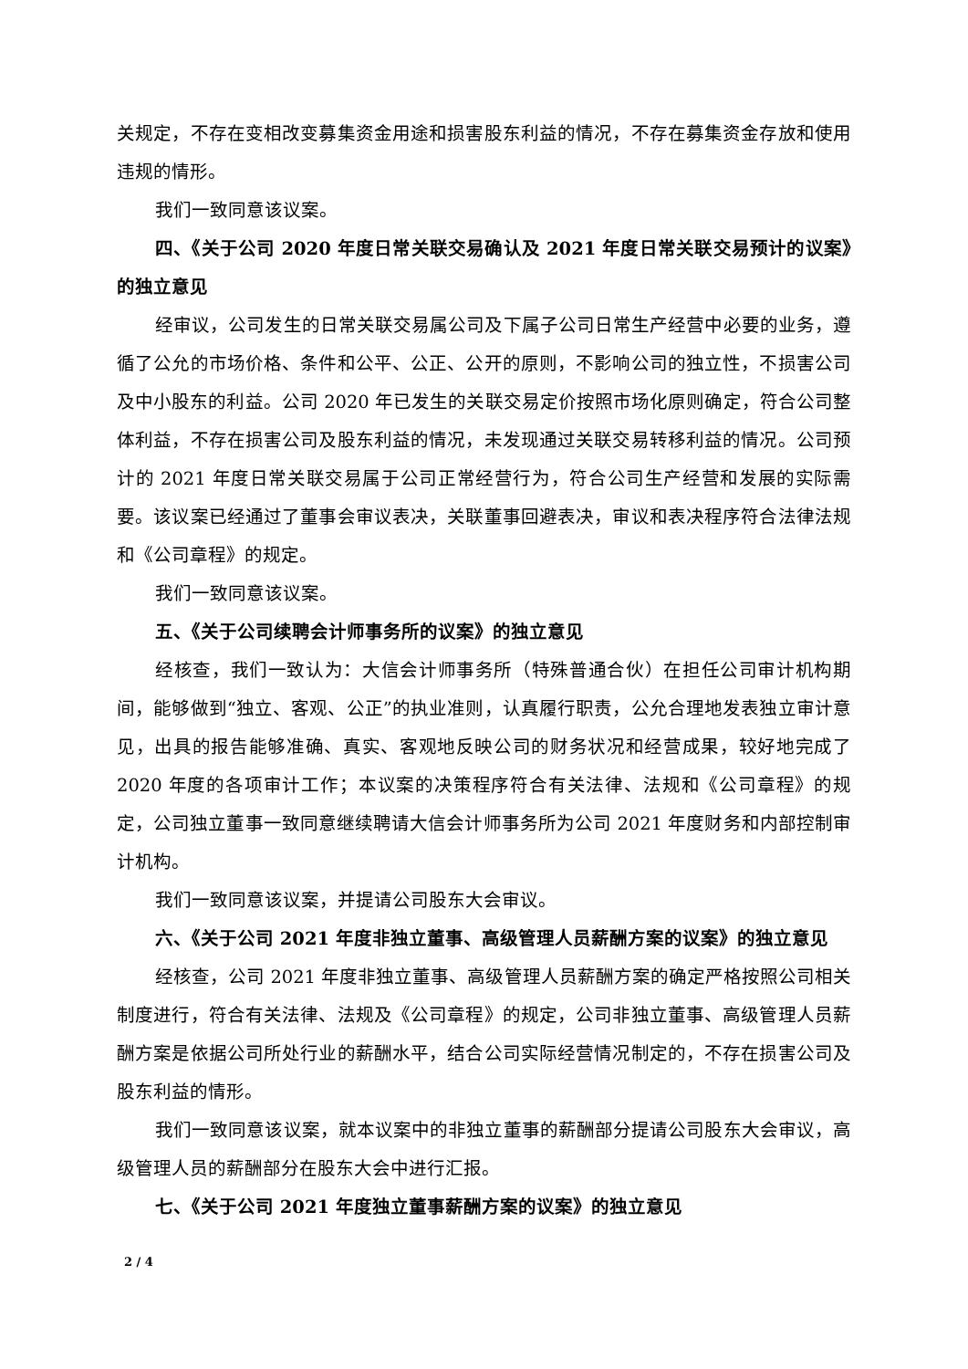关规定，不存在变相改变募集资金用途和损害股东利益的情况，不存在募集资金存放和使用违规的情形。
我们一致同意该议案。
四、《关于公司 2020 年度日常关联交易确认及 2021 年度日常关联交易预计的议案》的独立意见
经审议，公司发生的日常关联交易属公司及下属子公司日常生产经营中必要的业务，遵循了公允的市场价格、条件和公平、公正、公开的原则，不影响公司的独立性，不损害公司及中小股东的利益。公司 2020 年已发生的关联交易定价按照市场化原则确定，符合公司整体利益，不存在损害公司及股东利益的情况，未发现通过关联交易转移利益的情况。公司预计的 2021 年度日常关联交易属于公司正常经营行为，符合公司生产经营和发展的实际需要。该议案已经通过了董事会审议表决，关联董事回避表决，审议和表决程序符合法律法规和《公司章程》的规定。
我们一致同意该议案。
五、《关于公司续聘会计师事务所的议案》的独立意见
经核查，我们一致认为：大信会计师事务所（特殊普通合伙）在担任公司审计机构期间，能够做到“独立、客观、公正”的执业准则，认真履行职责，公允合理地发表独立审计意见，出具的报告能够准确、真实、客观地反映公司的财务状况和经营成果，较好地完成了 2020 年度的各项审计工作；本议案的决策程序符合有关法律、法规和《公司章程》的规定，公司独立董事一致同意继续聘请大信会计师事务所为公司 2021 年度财务和内部控制审计机构。
我们一致同意该议案，并提请公司股东大会审议。
六、《关于公司 2021 年度非独立董事、高级管理人员薪酬方案的议案》的独立意见
经核查，公司 2021 年度非独立董事、高级管理人员薪酬方案的确定严格按照公司相关制度进行，符合有关法律、法规及《公司章程》的规定，公司非独立董事、高级管理人员薪酬方案是依据公司所处行业的薪酬水平，结合公司实际经营情况制定的，不存在损害公司及股东利益的情形。
我们一致同意该议案，就本议案中的非独立董事的薪酬部分提请公司股东大会审议，高级管理人员的薪酬部分在股东大会中进行汇报。
七、《关于公司 2021 年度独立董事薪酬方案的议案》的独立意见
2 / 4